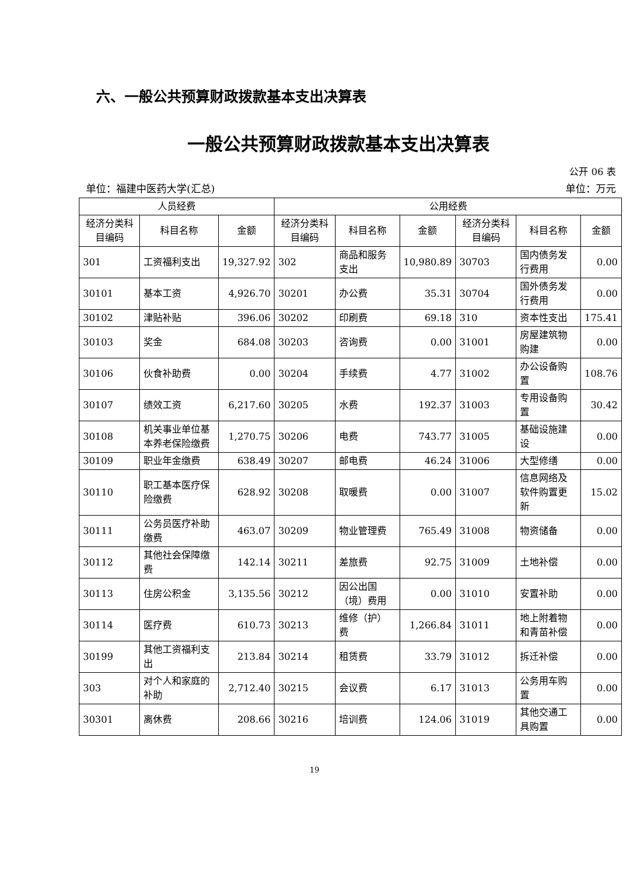六、一般公共预算财政拨款基本支出决算表
一般公共预算财政拨款基本支出决算表
公开 06 表
单位：福建中医药大学(汇总) 单位：万元
| 人员经费 | | | 公用经费 | | | | | |
| --- | --- | --- | --- | --- | --- | --- | --- | --- |
| 经济分类科目编码 | 科目名称 | 金额 | 经济分类科目编码 | 科目名称 | 金额 | 经济分类科目编码 | 科目名称 | 金额 |
| 301 | 工资福利支出 | 19,327.92 | 302 | 商品和服务支出 | 10,980.89 | 30703 | 国内债务发行费用 | 0.00 |
| 30101 | 基本工资 | 4,926.70 | 30201 | 办公费 | 35.31 | 30704 | 国外债务发行费用 | 0.00 |
| 30102 | 津贴补贴 | 396.06 | 30202 | 印刷费 | 69.18 | 310 | 资本性支出 | 175.41 |
| 30103 | 奖金 | 684.08 | 30203 | 咨询费 | 0.00 | 31001 | 房屋建筑物购建 | 0.00 |
| 30106 | 伙食补助费 | 0.00 | 30204 | 手续费 | 4.77 | 31002 | 办公设备购置 | 108.76 |
| 30107 | 绩效工资 | 6,217.60 | 30205 | 水费 | 192.37 | 31003 | 专用设备购置 | 30.42 |
| 30108 | 机关事业单位基本养老保险缴费 | 1,270.75 | 30206 | 电费 | 743.77 | 31005 | 基础设施建设 | 0.00 |
| 30109 | 职业年金缴费 | 638.49 | 30207 | 邮电费 | 46.24 | 31006 | 大型修缮 | 0.00 |
| 30110 | 职工基本医疗保险缴费 | 628.92 | 30208 | 取暖费 | 0.00 | 31007 | 信息网络及软件购置更新 | 15.02 |
| 30111 | 公务员医疗补助缴费 | 463.07 | 30209 | 物业管理费 | 765.49 | 31008 | 物资储备 | 0.00 |
| 30112 | 其他社会保障缴费 | 142.14 | 30211 | 差旅费 | 92.75 | 31009 | 土地补偿 | 0.00 |
| 30113 | 住房公积金 | 3,135.56 | 30212 | 因公出国（境）费用 | 0.00 | 31010 | 安置补助 | 0.00 |
| 30114 | 医疗费 | 610.73 | 30213 | 维修（护）费 | 1,266.84 | 31011 | 地上附着物和青苗补偿 | 0.00 |
| 30199 | 其他工资福利支出 | 213.84 | 30214 | 租赁费 | 33.79 | 31012 | 拆迁补偿 | 0.00 |
| 303 | 对个人和家庭的补助 | 2,712.40 | 30215 | 会议费 | 6.17 | 31013 | 公务用车购置 | 0.00 |
| 30301 | 离休费 | 208.66 | 30216 | 培训费 | 124.06 | 31019 | 其他交通工具购置 | 0.00 |
19